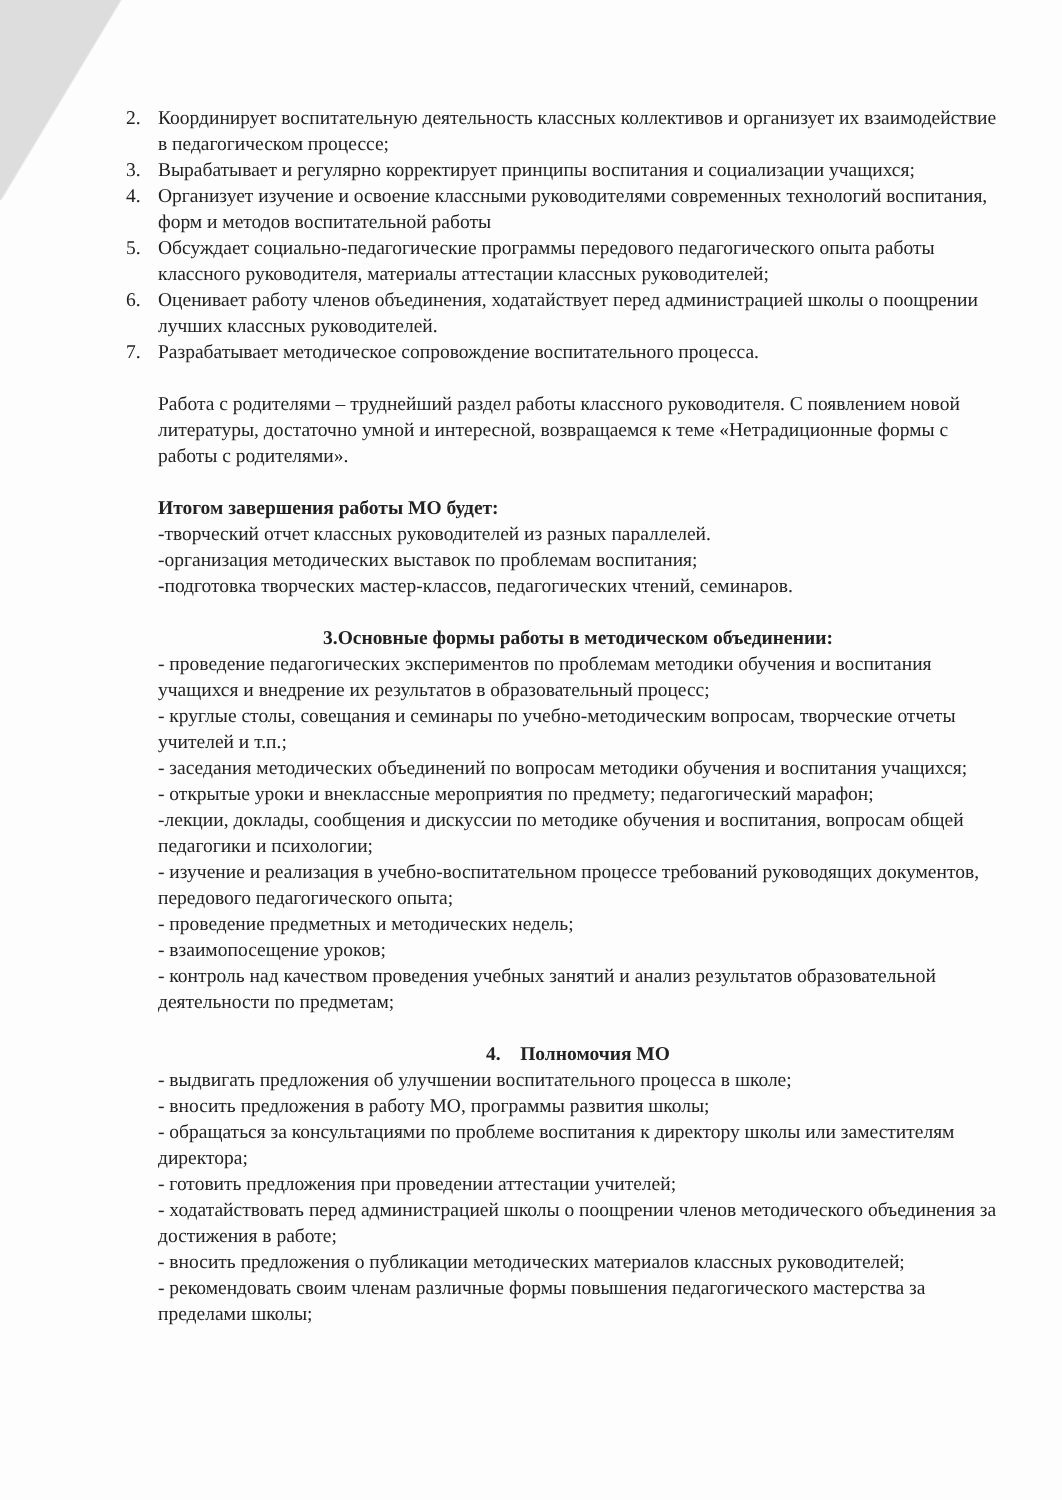2. Координирует воспитательную деятельность классных коллективов и организует их взаимодействие в педагогическом процессе;
3. Вырабатывает и регулярно корректирует принципы воспитания и социализации учащихся;
4. Организует изучение и освоение классными руководителями современных технологий воспитания, форм и методов воспитательной работы
5. Обсуждает социально-педагогические программы передового педагогического опыта работы классного руководителя, материалы аттестации классных руководителей;
6. Оценивает работу членов объединения, ходатайствует перед администрацией школы о поощрении лучших классных руководителей.
7. Разрабатывает методическое сопровождение воспитательного процесса.
Работа с родителями – труднейший раздел работы классного руководителя. С появлением новой литературы, достаточно умной и интересной, возвращаемся к теме «Нетрадиционные формы с работы с родителями».
Итогом завершения работы МО будет:
-творческий отчет классных руководителей из разных параллелей.
-организация методических выставок по проблемам воспитания;
-подготовка творческих мастер-классов, педагогических чтений, семинаров.
3.Основные формы работы в методическом объединении:
- проведение педагогических экспериментов по проблемам методики обучения и воспитания учащихся и внедрение их результатов в образовательный процесс;
- круглые столы, совещания и семинары по учебно-методическим вопросам, творческие отчеты учителей и т.п.;
- заседания методических объединений по вопросам методики обучения и воспитания учащихся;
- открытые уроки и внеклассные мероприятия по предмету; педагогический марафон;
-лекции, доклады, сообщения и дискуссии по методике обучения и воспитания, вопросам общей педагогики и психологии;
- изучение и реализация в учебно-воспитательном процессе требований руководящих документов, передового педагогического опыта;
- проведение предметных и методических недель;
- взаимопосещение уроков;
- контроль над качеством проведения учебных занятий и анализ результатов образовательной деятельности по предметам;
4. Полномочия МО
- выдвигать предложения об улучшении воспитательного процесса в школе;
- вносить предложения в работу МО, программы развития школы;
- обращаться за консультациями по проблеме воспитания к директору школы или заместителям директора;
- готовить предложения при проведении аттестации учителей;
- ходатайствовать перед администрацией школы о поощрении членов методического объединения за достижения в работе;
- вносить предложения о публикации методических материалов классных руководителей;
- рекомендовать своим членам различные формы повышения педагогического мастерства за пределами школы;